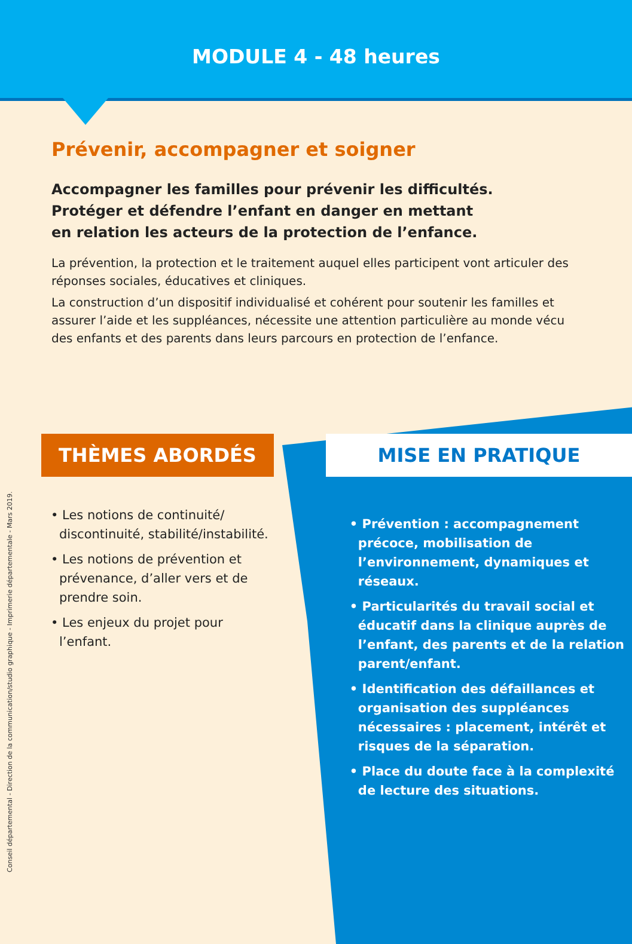MODULE 4 - 48 heures
Prévenir, accompagner et soigner
Accompagner les familles pour prévenir les difficultés.
Protéger et défendre l’enfant en danger en mettant
en relation les acteurs de la protection de l’enfance.
La prévention, la protection et le traitement auquel elles participent vont articuler des réponses sociales, éducatives et cliniques.
La construction d’un dispositif individualisé et cohérent pour soutenir les familles et assurer l’aide et les suppléances, nécessite une attention particulière au monde vécu des enfants et des parents dans leurs parcours en protection de l’enfance.
THÈMES ABORDÉS
• Les notions de continuité/ discontinuité, stabilité/instabilité.
• Les notions de prévention et prévenance, d’aller vers et de prendre soin.
• Les enjeux du projet pour l’enfant.
MISE EN PRATIQUE
• Prévention : accompagnement précoce, mobilisation de l’environnement, dynamiques et réseaux.
• Particularités du travail social et éducatif dans la clinique auprès de l’enfant, des parents et de la relation parent/enfant.
• Identification des défaillances et organisation des suppléances nécessaires : placement, intérêt et risques de la séparation.
• Place du doute face à la complexité de lecture des situations.
Conseil départemental - Direction de la communication/studio graphique - Imprimerie départementale - Mars 2019.